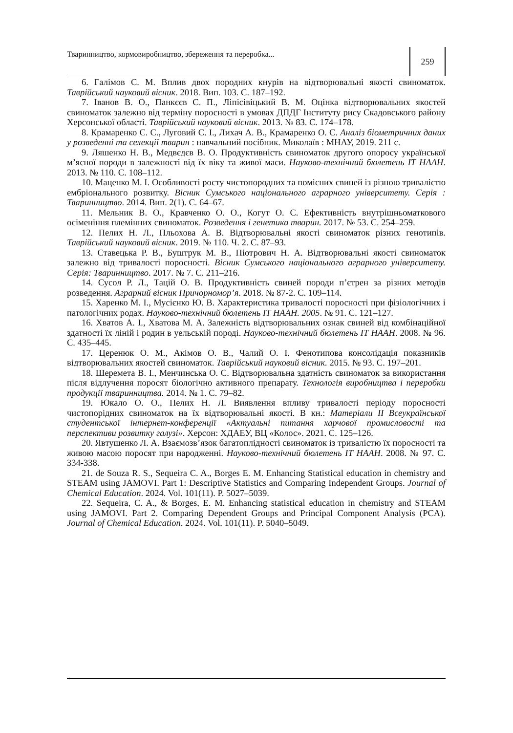Тваринництво, кормовиробництво, збереження та переробка...
259
6. Галімов С. М. Вплив двох породних кнурів на відтворювальні якості свиноматок. Таврійський науковий вісник. 2018. Вип. 103. С. 187–192.
7. Іванов В. О., Панкєєв С. П., Ліпісівіцький В. М. Оцінка відтворювальних якостей свиноматок залежно від терміну поросності в умовах ДПДГ Інституту рису Скадовського району Херсонської області. Таврійський науковий вісник. 2013. № 83. С. 174–178.
8. Крамаренко С. С., Луговий С. І., Лихач А. В., Крамаренко О. С. Аналіз біометричних даних у розведенні та селекції тварин : навчальний посібник. Миколаїв : МНАУ, 2019. 211 с.
9. Ляшенко Н. В., Медвєдєв В. О. Продуктивність свиноматок другого опоросу української м’ясної породи в залежності від їх віку та живої маси. Науково-технічний бюлетень ІТ НААН. 2013. № 110. С. 108–112.
10. Маценко М. І. Особливості росту чистопородних та помісних свиней із різною тривалістю ембріонального розвитку. Вісник Сумського національного аграрного університету. Серія : Тваринництво. 2014. Вип. 2(1). С. 64–67.
11. Мельник В. О., Кравченко О. О., Когут О. С. Ефективність внутрішньоматкового осіменіння племінних свиноматок. Розведення і генетика тварин. 2017. № 53. С. 254–259.
12. Пелих Н. Л., Пльохова А. В. Відтворювальні якості свиноматок різних генотипів. Таврійський науковий вісник. 2019. № 110. Ч. 2. С. 87–93.
13. Ставецька Р. В., Буштрук М. В., Піотрович Н. А. Відтворювальні якості свиноматок залежно від тривалості поросності. Вісник Сумського національного аграрного університету. Серія: Тваринництво. 2017. № 7. С. 211–216.
14. Сусол Р. Л., Тацій О. В. Продуктивність свиней породи п’єтрен за різних методів розведення. Аграрний вісник Причорномор’я. 2018. № 87-2. С. 109–114.
15. Харенко М. І., Мусієнко Ю. В. Характеристика тривалості поросності при фізіологічних і патологічних родах. Науково-технічний бюлетень ІТ НААН. 2005. № 91. С. 121–127.
16. Хватов А. І., Хватова М. А. Залежність відтворювальних ознак свиней від комбінаційної здатності їх ліній і родин в уельській породі. Науково-технічний бюлетень ІТ НААН. 2008. № 96. С. 435–445.
17. Церенюк О. М., Акімов О. В., Чалий О. І. Фенотипова консолідація показників відтворювальних якостей свиноматок. Таврійський науковий вісник. 2015. № 93. С. 197–201.
18. Шеремета В. І., Менчинська О. С. Відтворювальна здатність свиноматок за використання після відлучення поросят біологічно активного препарату. Технологія виробництва і переробки продукції тваринництва. 2014. № 1. С. 79–82.
19. Юкало О. О., Пелих Н. Л. Виявлення впливу тривалості періоду поросності чистопорідних свиноматок на їх відтворювальні якості. В кн.: Матеріали ІІ Всеукраїнської студентської інтернет-конференції «Актуальні питання харчової промисловості та перспективи розвитку галузі». Херсон: ХДАЕУ, ВЦ «Колос». 2021. С. 125–126.
20. Явтушенко Л. А. Взаємозв’язок багатоплідності свиноматок із тривалістю їх поросності та живою масою поросят при народженні. Науково-технічний бюлетень ІТ НААН. 2008. № 97. С. 334-338.
21. de Souza R. S., Sequeira C. A., Borges E. M. Enhancing Statistical education in chemistry and STEAM using JAMOVI. Part 1: Descriptive Statistics and Comparing Independent Groups. Journal of Chemical Education. 2024. Vol. 101(11). P. 5027–5039.
22. Sequeira, C. A., & Borges, E. M. Enhancing statistical education in chemistry and STEAM using JAMOVI. Part 2. Comparing Dependent Groups and Principal Component Analysis (PCA). Journal of Chemical Education. 2024. Vol. 101(11). P. 5040–5049.